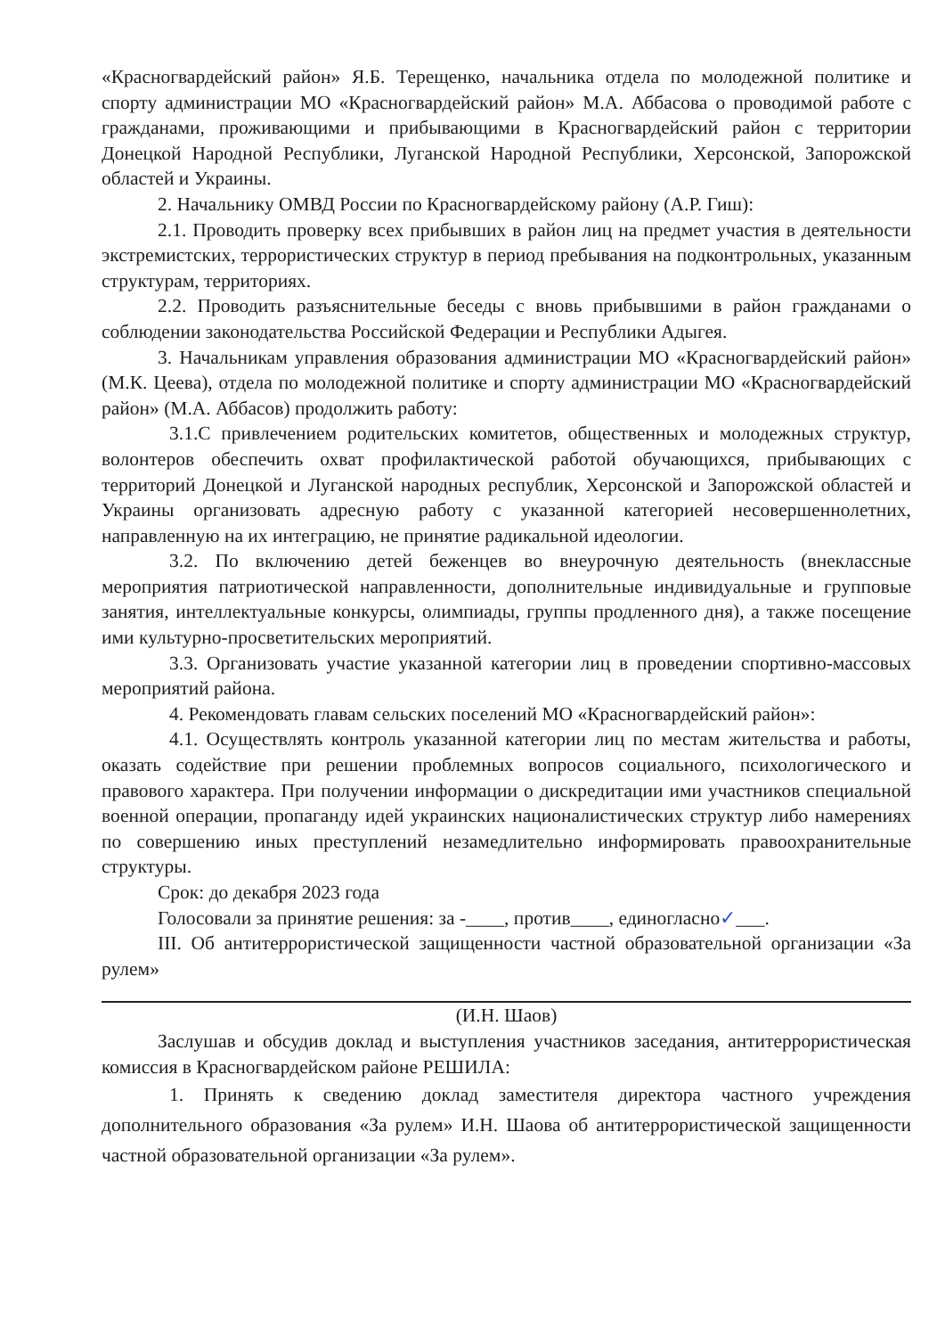«Красногвардейский район» Я.Б. Терещенко, начальника отдела по молодежной политике и спорту администрации МО «Красногвардейский район» М.А. Аббасова о проводимой работе с гражданами, проживающими и прибывающими в Красногвардейский район с территории Донецкой Народной Республики, Луганской Народной Республики, Херсонской, Запорожской областей и Украины.
2. Начальнику ОМВД России по Красногвардейскому району (А.Р. Гиш):
2.1. Проводить проверку всех прибывших в район лиц на предмет участия в деятельности экстремистских, террористических структур в период пребывания на подконтрольных, указанным структурам, территориях.
2.2. Проводить разъяснительные беседы с вновь прибывшими в район гражданами о соблюдении законодательства Российской Федерации и Республики Адыгея.
3. Начальникам управления образования администрации МО «Красногвардейский район» (М.К. Цеева), отдела по молодежной политике и спорту администрации МО «Красногвардейский район» (М.А. Аббасов) продолжить работу:
3.1.С привлечением родительских комитетов, общественных и молодежных структур, волонтеров обеспечить охват профилактической работой обучающихся, прибывающих с территорий Донецкой и Луганской народных республик, Херсонской и Запорожской областей и Украины организовать адресную работу с указанной категорией несовершеннолетних, направленную на их интеграцию, не принятие радикальной идеологии.
3.2. По включению детей беженцев во внеурочную деятельность (внеклассные мероприятия патриотической направленности, дополнительные индивидуальные и групповые занятия, интеллектуальные конкурсы, олимпиады, группы продленного дня), а также посещение ими культурно-просветительских мероприятий.
3.3. Организовать участие указанной категории лиц в проведении спортивно-массовых мероприятий района.
4. Рекомендовать главам сельских поселений МО «Красногвардейский район»:
4.1. Осуществлять контроль указанной категории лиц по местам жительства и работы, оказать содействие при решении проблемных вопросов социального, психологического и правового характера. При получении информации о дискредитации ими участников специальной военной операции, пропаганду идей украинских националистических структур либо намерениях по совершению иных преступлений незамедлительно информировать правоохранительные структуры.
Срок: до декабря 2023 года
Голосовали за принятие решения: за -____, против____, единогласно✓___.
III. Об антитеррористической защищенности частной образовательной организации «За рулем»
(И.Н. Шаов)
Заслушав и обсудив доклад и выступления участников заседания, антитеррористическая комиссия в Красногвардейском районе РЕШИЛА:
1. Принять к сведению доклад заместителя директора частного учреждения дополнительного образования «За рулем» И.Н. Шаова об антитеррористической защищенности частной образовательной организации «За рулем».